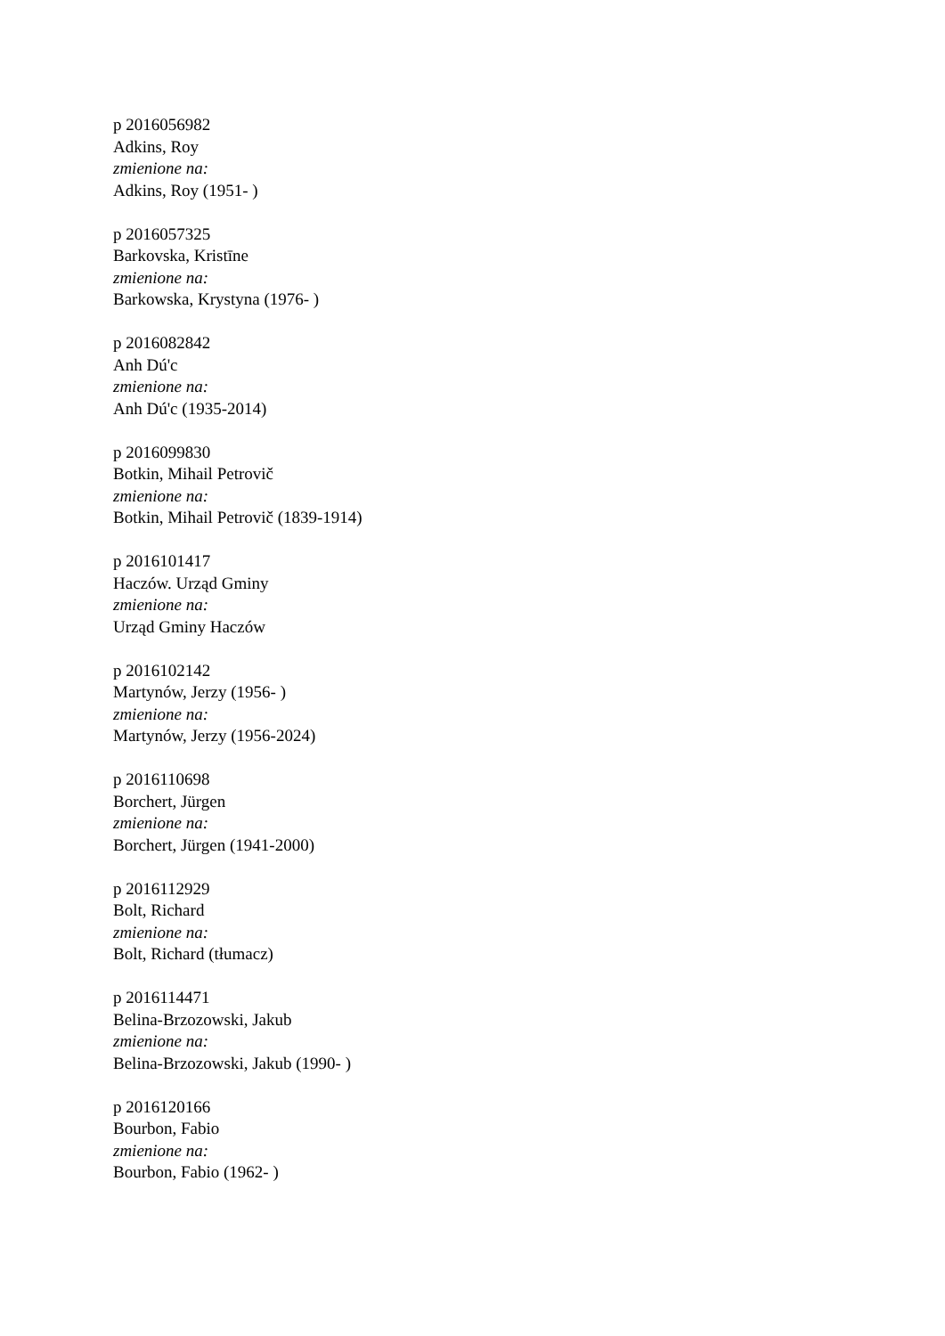p 2016056982
Adkins, Roy
zmienione na:
Adkins, Roy (1951- )
p 2016057325
Barkovska, Kristīne
zmienione na:
Barkowska, Krystyna (1976- )
p 2016082842
Anh Dú'c
zmienione na:
Anh Dú'c (1935-2014)
p 2016099830
Botkin, Mihail Petrovič
zmienione na:
Botkin, Mihail Petrovič (1839-1914)
p 2016101417
Haczów. Urząd Gminy
zmienione na:
Urząd Gminy Haczów
p 2016102142
Martynów, Jerzy (1956- )
zmienione na:
Martynów, Jerzy (1956-2024)
p 2016110698
Borchert, Jürgen
zmienione na:
Borchert, Jürgen (1941-2000)
p 2016112929
Bolt, Richard
zmienione na:
Bolt, Richard (tłumacz)
p 2016114471
Belina-Brzozowski, Jakub
zmienione na:
Belina-Brzozowski, Jakub (1990- )
p 2016120166
Bourbon, Fabio
zmienione na:
Bourbon, Fabio (1962- )